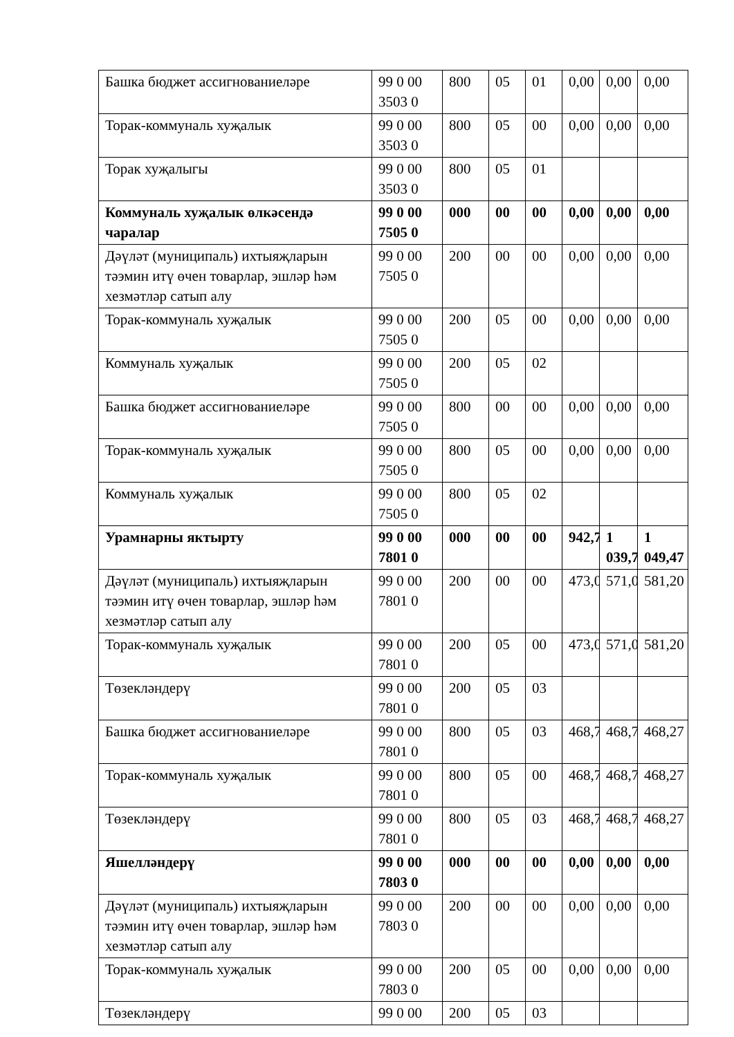| Башка бюджет ассигнованиеләре | 99 0 00 3503 0 | 800 | 05 | 01 | 0,00 | 0,00 | 0,00 |
| Торак-коммуналь хуҗалык | 99 0 00 3503 0 | 800 | 05 | 00 | 0,00 | 0,00 | 0,00 |
| Торак хуҗалыгы | 99 0 00 3503 0 | 800 | 05 | 01 | | | |
| Коммуналь хуҗалык өлкәсендә чаралар | 99 0 00 7505 0 | 000 | 00 | 00 | 0,00 | 0,00 | 0,00 |
| Дәүләт (муниципаль) ихтыяҗларын тәэмин итү өчен товарлар, эшләр һәм хезмәтләр сатып алу | 99 0 00 7505 0 | 200 | 00 | 00 | 0,00 | 0,00 | 0,00 |
| Торак-коммуналь хуҗалык | 99 0 00 7505 0 | 200 | 05 | 00 | 0,00 | 0,00 | 0,00 |
| Коммуналь хуҗалык | 99 0 00 7505 0 | 200 | 05 | 02 | | | |
| Башка бюджет ассигнованиеләре | 99 0 00 7505 0 | 800 | 00 | 00 | 0,00 | 0,00 | 0,00 |
| Торак-коммуналь хуҗалык | 99 0 00 7505 0 | 800 | 05 | 00 | 0,00 | 0,00 | 0,00 |
| Коммуналь хуҗалык | 99 0 00 7505 0 | 800 | 05 | 02 | | | |
| Урамнарны яктырту | 99 0 00 7801 0 | 000 | 00 | 00 | 942,7 | 1 039,7 | 1 049,47 |
| Дәүләт (муниципаль) ихтыяҗларын тәэмин итү өчен товарлар, эшләр һәм хезмәтләр сатып алу | 99 0 00 7801 0 | 200 | 00 | 00 | 473,0 | 571,0 | 581,20 |
| Торак-коммуналь хуҗалык | 99 0 00 7801 0 | 200 | 05 | 00 | 473,0 | 571,0 | 581,20 |
| Төзекләндерү | 99 0 00 7801 0 | 200 | 05 | 03 | | | |
| Башка бюджет ассигнованиеләре | 99 0 00 7801 0 | 800 | 05 | 03 | 468,7 | 468,7 | 468,27 |
| Торак-коммуналь хуҗалык | 99 0 00 7801 0 | 800 | 05 | 00 | 468,7 | 468,7 | 468,27 |
| Төзекләндерү | 99 0 00 7801 0 | 800 | 05 | 03 | 468,7 | 468,7 | 468,27 |
| Яшелләндерү | 99 0 00 7803 0 | 000 | 00 | 00 | 0,00 | 0,00 | 0,00 |
| Дәүләт (муниципаль) ихтыяҗларын тәэмин итү өчен товарлар, эшләр һәм хезмәтләр сатып алу | 99 0 00 7803 0 | 200 | 00 | 00 | 0,00 | 0,00 | 0,00 |
| Торак-коммуналь хуҗалык | 99 0 00 7803 0 | 200 | 05 | 00 | 0,00 | 0,00 | 0,00 |
| Төзекләндерү | 99 0 00 | 200 | 05 | 03 | | | |